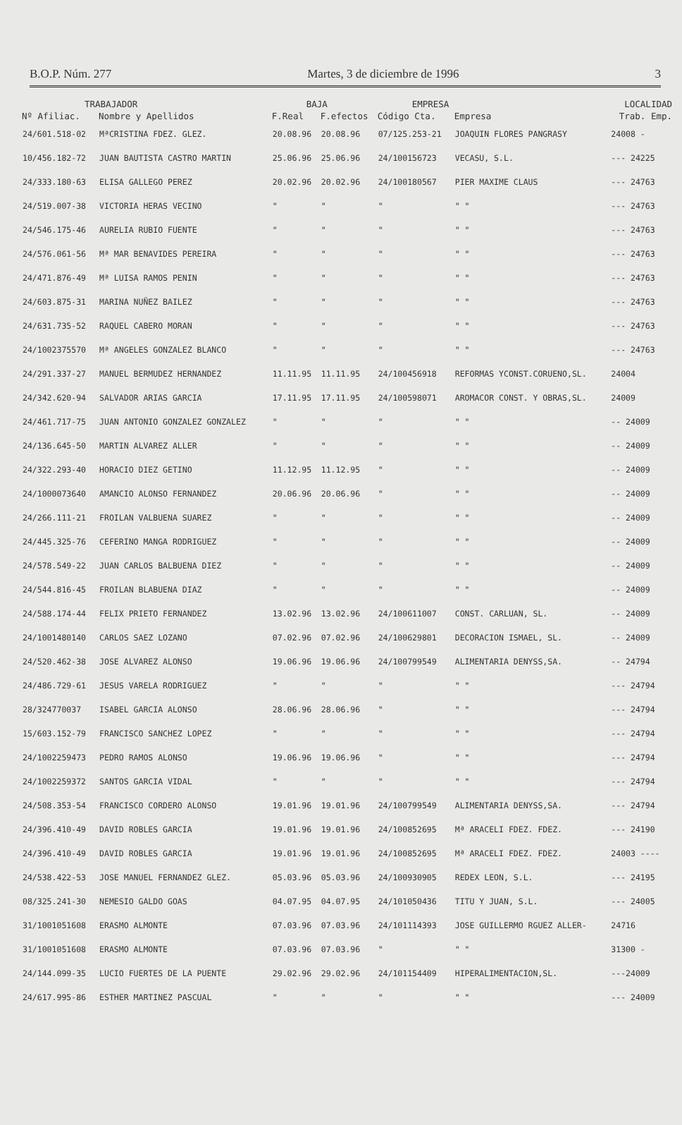B.O.P. Núm. 277 Martes, 3 de diciembre de 1996 3
| TRABAJADOR | | BAJA | | EMPRESA | | LOCALIDAD |
| --- | --- | --- | --- | --- | --- | --- |
| Nº Afiliac. | Nombre y Apellidos | F.Real | F.efectos | Código Cta. | Empresa | Trab. Emp. |
| 24/601.518-02 | MªCRISTINA FDEZ. GLEZ. | 20.08.96 | 20.08.96 | 07/125.253-21 | JOAQUIN FLORES PANGRASY | 24008 - |
| 10/456.182-72 | JUAN BAUTISTA CASTRO MARTIN | 25.06.96 | 25.06.96 | 24/100156723 | VECASU, S.L. | --- 24225 |
| 24/333.180-63 | ELISA GALLEGO PEREZ | 20.02.96 | 20.02.96 | 24/100180567 | PIER MAXIME CLAUS | --- 24763 |
| 24/519.007-38 | VICTORIA HERAS VECINO | " | " | " | " " | --- 24763 |
| 24/546.175-46 | AURELIA RUBIO FUENTE | " | " | " | " " | --- 24763 |
| 24/576.061-56 | Mª MAR BENAVIDES PEREIRA | " | " | " | " " | --- 24763 |
| 24/471.876-49 | Mª LUISA RAMOS PENIN | " | " | " | " " | --- 24763 |
| 24/603.875-31 | MARINA NUÑEZ BAILEZ | " | " | " | " " | --- 24763 |
| 24/631.735-52 | RAQUEL CABERO MORAN | " | " | " | " " | --- 24763 |
| 24/1002375570 | Mª ANGELES GONZALEZ BLANCO | " | " | " | " " | --- 24763 |
| 24/291.337-27 | MANUEL BERMUDEZ HERNANDEZ | 11.11.95 | 11.11.95 | 24/100456918 | REFORMAS YCONST.CORUENO,SL. | 24004 |
| 24/342.620-94 | SALVADOR ARIAS GARCIA | 17.11.95 | 17.11.95 | 24/100598071 | AROMACOR CONST. Y OBRAS,SL. | 24009 |
| 24/461.717-75 | JUAN ANTONIO GONZALEZ GONZALEZ | " | " | " | " " | -- 24009 |
| 24/136.645-50 | MARTIN ALVAREZ ALLER | " | " | " | " " | -- 24009 |
| 24/322.293-40 | HORACIO DIEZ GETINO | 11.12.95 | 11.12.95 | " | " " | -- 24009 |
| 24/1000073640 | AMANCIO ALONSO FERNANDEZ | 20.06.96 | 20.06.96 | " | " " | -- 24009 |
| 24/266.111-21 | FROILAN VALBUENA SUAREZ | " | " | " | " " | -- 24009 |
| 24/445.325-76 | CEFERINO MANGA RODRIGUEZ | " | " | " | " " | -- 24009 |
| 24/578.549-22 | JUAN CARLOS BALBUENA DIEZ | " | " | " | " " | -- 24009 |
| 24/544.816-45 | FROILAN BLABUENA DIAZ | " | " | " | " " | -- 24009 |
| 24/588.174-44 | FELIX PRIETO FERNANDEZ | 13.02.96 | 13.02.96 | 24/100611007 | CONST. CARLUAN, SL. | -- 24009 |
| 24/1001480140 | CARLOS SAEZ LOZANO | 07.02.96 | 07.02.96 | 24/100629801 | DECORACION ISMAEL, SL. | -- 24009 |
| 24/520.462-38 | JOSE ALVAREZ ALONSO | 19.06.96 | 19.06.96 | 24/100799549 | ALIMENTARIA DENYSS,SA. | -- 24794 |
| 24/486.729-61 | JESUS VARELA RODRIGUEZ | " | " | " | " " | --- 24794 |
| 28/324770037 | ISABEL GARCIA ALONSO | 28.06.96 | 28.06.96 | " | " " | --- 24794 |
| 15/603.152-79 | FRANCISCO SANCHEZ LOPEZ | " | " | " | " " | --- 24794 |
| 24/1002259473 | PEDRO RAMOS ALONSO | 19.06.96 | 19.06.96 | " | " " | --- 24794 |
| 24/1002259372 | SANTOS GARCIA VIDAL | " | " | " | " " | --- 24794 |
| 24/508.353-54 | FRANCISCO CORDERO ALONSO | 19.01.96 | 19.01.96 | 24/100799549 | ALIMENTARIA DENYSS,SA. | --- 24794 |
| 24/396.410-49 | DAVID ROBLES GARCIA | 19.01.96 | 19.01.96 | 24/100852695 | Mª ARACELI FDEZ. FDEZ. | --- 24190 |
| 24/396.410-49 | DAVID ROBLES GARCIA | 19.01.96 | 19.01.96 | 24/100852695 | Mª ARACELI FDEZ. FDEZ. | 24003 ---- |
| 24/538.422-53 | JOSE MANUEL FERNANDEZ GLEZ. | 05.03.96 | 05.03.96 | 24/100930905 | REDEX LEON, S.L. | --- 24195 |
| 08/325.241-30 | NEMESIO GALDO GOAS | 04.07.95 | 04.07.95 | 24/101050436 | TITU Y JUAN, S.L. | --- 24005 |
| 31/1001051608 | ERASMO ALMONTE | 07.03.96 | 07.03.96 | 24/101114393 | JOSE GUILLERMO RGUEZ ALLER- | 24716 |
| 31/1001051608 | ERASMO ALMONTE | 07.03.96 | 07.03.96 | " | " " | 31300 - |
| 24/144.099-35 | LUCIO FUERTES DE LA PUENTE | 29.02.96 | 29.02.96 | 24/101154409 | HIPERALIMENTACION,SL. | ---24009 |
| 24/617.995-86 | ESTHER MARTINEZ PASCUAL | " | " | " | " " | --- 24009 |